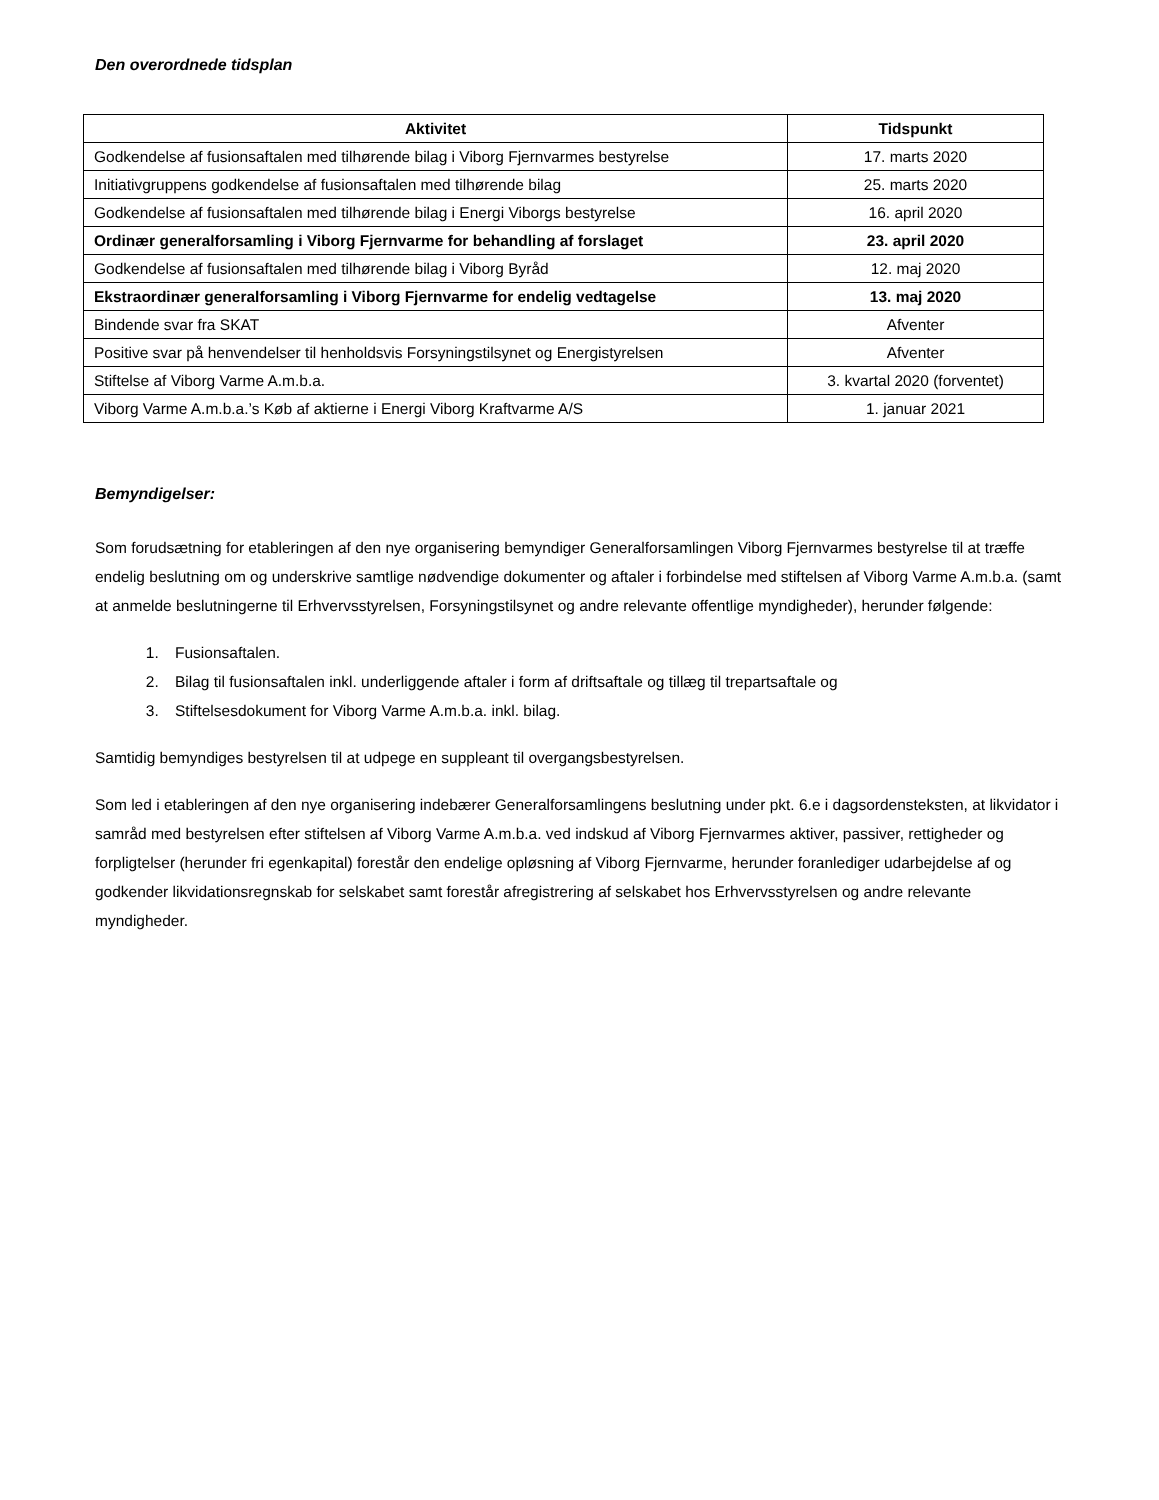Den overordnede tidsplan
| Aktivitet | Tidspunkt |
| --- | --- |
| Godkendelse af fusionsaftalen med tilhørende bilag i Viborg Fjernvarmes bestyrelse | 17. marts 2020 |
| Initiativgruppens godkendelse af fusionsaftalen med tilhørende bilag | 25. marts 2020 |
| Godkendelse af fusionsaftalen med tilhørende bilag i Energi Viborgs bestyrelse | 16. april 2020 |
| Ordinær generalforsamling i Viborg Fjernvarme for behandling af forslaget | 23. april 2020 |
| Godkendelse af fusionsaftalen med tilhørende bilag i Viborg Byråd | 12. maj 2020 |
| Ekstraordinær generalforsamling i Viborg Fjernvarme for endelig vedtagelse | 13. maj 2020 |
| Bindende svar fra SKAT | Afventer |
| Positive svar på henvendelser til henholdsvis Forsyningstilsynet og Energistyrelsen | Afventer |
| Stiftelse af Viborg Varme A.m.b.a. | 3. kvartal 2020 (forventet) |
| Viborg Varme A.m.b.a.’s Køb af aktierne i Energi Viborg Kraftvarme A/S | 1. januar 2021 |
Bemyndigelser:
Som forudsætning for etableringen af den nye organisering bemyndiger Generalforsamlingen Viborg Fjernvarmes bestyrelse til at træffe endelig beslutning om og underskrive samtlige nødvendige dokumenter og aftaler i forbindelse med stiftelsen af Viborg Varme A.m.b.a. (samt at anmelde beslutningerne til Erhvervsstyrelsen, Forsyningstilsynet og andre relevante offentlige myndigheder), herunder følgende:
1. Fusionsaftalen.
2. Bilag til fusionsaftalen inkl. underliggende aftaler i form af driftsaftale og tillæg til trepartsaftale og
3. Stiftelsesdokument for Viborg Varme A.m.b.a. inkl. bilag.
Samtidig bemyndiges bestyrelsen til at udpege en suppleant til overgangsbestyrelsen.
Som led i etableringen af den nye organisering indebærer Generalforsamlingens beslutning under pkt. 6.e i dagsordensteksten, at likvidator i samråd med bestyrelsen efter stiftelsen af Viborg Varme A.m.b.a. ved indskud af Viborg Fjernvarmes aktiver, passiver, rettigheder og forpligtelser (herunder fri egenkapital) forestår den endelige opløsning af Viborg Fjernvarme, herunder foranlediger udarbejdelse af og godkender likvidationsregnskab for selskabet samt forestår afregistrering af selskabet hos Erhvervsstyrelsen og andre relevante myndigheder.